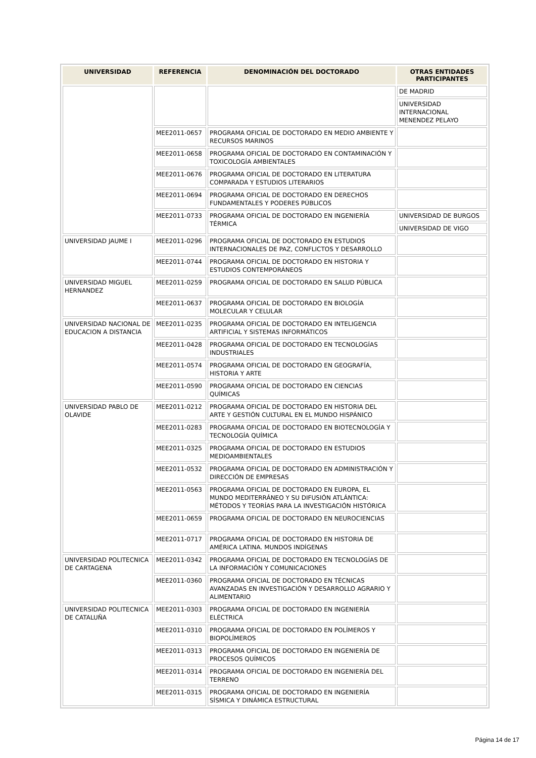| UNIVERSIDAD | REFERENCIA | DENOMINACIÓN DEL DOCTORADO | OTRAS ENTIDADES PARTICIPANTES |
| --- | --- | --- | --- |
| | | | DE MADRID |
| | | | UNIVERSIDAD INTERNACIONAL MENENDEZ PELAYO |
| | MEE2011-0657 | PROGRAMA OFICIAL DE DOCTORADO EN MEDIO AMBIENTE Y RECURSOS MARINOS | |
| | MEE2011-0658 | PROGRAMA OFICIAL DE DOCTORADO EN CONTAMINACIÓN Y TOXICOLOGÍA AMBIENTALES | |
| | MEE2011-0676 | PROGRAMA OFICIAL DE DOCTORADO EN LITERATURA COMPARADA Y ESTUDIOS LITERARIOS | |
| | MEE2011-0694 | PROGRAMA OFICIAL DE DOCTORADO EN DERECHOS FUNDAMENTALES Y PODERES PÚBLICOS | |
| | MEE2011-0733 | PROGRAMA OFICIAL DE DOCTORADO EN INGENIERÍA TÉRMICA | UNIVERSIDAD DE BURGOS |
| | | | UNIVERSIDAD DE VIGO |
| UNIVERSIDAD JAUME I | MEE2011-0296 | PROGRAMA OFICIAL DE DOCTORADO EN ESTUDIOS INTERNACIONALES DE PAZ, CONFLICTOS Y DESARROLLO | |
| | MEE2011-0744 | PROGRAMA OFICIAL DE DOCTORADO EN HISTORIA Y ESTUDIOS CONTEMPORÁNEOS | |
| UNIVERSIDAD MIGUEL HERNANDEZ | MEE2011-0259 | PROGRAMA OFICIAL DE DOCTORADO EN SALUD PÚBLICA | |
| | MEE2011-0637 | PROGRAMA OFICIAL DE DOCTORADO EN BIOLOGÍA MOLECULAR Y CELULAR | |
| UNIVERSIDAD NACIONAL DE EDUCACION A DISTANCIA | MEE2011-0235 | PROGRAMA OFICIAL DE DOCTORADO EN INTELIGENCIA ARTIFICIAL Y SISTEMAS INFORMÁTICOS | |
| | MEE2011-0428 | PROGRAMA OFICIAL DE DOCTORADO EN TECNOLOGÍAS INDUSTRIALES | |
| | MEE2011-0574 | PROGRAMA OFICIAL DE DOCTORADO EN GEOGRAFÍA, HISTORIA Y ARTE | |
| | MEE2011-0590 | PROGRAMA OFICIAL DE DOCTORADO EN CIENCIAS QUÍMICAS | |
| UNIVERSIDAD PABLO DE OLAVIDE | MEE2011-0212 | PROGRAMA OFICIAL DE DOCTORADO EN HISTORIA DEL ARTE Y GESTIÓN CULTURAL EN EL MUNDO HISPÁNICO | |
| | MEE2011-0283 | PROGRAMA OFICIAL DE DOCTORADO EN BIOTECNOLOGÍA Y TECNOLOGÍA QUÍMICA | |
| | MEE2011-0325 | PROGRAMA OFICIAL DE DOCTORADO EN ESTUDIOS MEDIOAMBIENTALES | |
| | MEE2011-0532 | PROGRAMA OFICIAL DE DOCTORADO EN ADMINISTRACIÓN Y DIRECCIÓN DE EMPRESAS | |
| | MEE2011-0563 | PROGRAMA OFICIAL DE DOCTORADO EN EUROPA, EL MUNDO MEDITERRÁNEO Y SU DIFUSIÓN ATLÁNTICA: MÉTODOS Y TEORÍAS PARA LA INVESTIGACIÓN HISTÓRICA | |
| | MEE2011-0659 | PROGRAMA OFICIAL DE DOCTORADO EN NEUROCIENCIAS | |
| | MEE2011-0717 | PROGRAMA OFICIAL DE DOCTORADO EN HISTORIA DE AMÉRICA LATINA. MUNDOS INDÍGENAS | |
| UNIVERSIDAD POLITECNICA DE CARTAGENA | MEE2011-0342 | PROGRAMA OFICIAL DE DOCTORADO EN TECNOLOGÍAS DE LA INFORMACIÓN Y COMUNICACIONES | |
| | MEE2011-0360 | PROGRAMA OFICIAL DE DOCTORADO EN TÉCNICAS AVANZADAS EN INVESTIGACIÓN Y DESARROLLO AGRARIO Y ALIMENTARIO | |
| UNIVERSIDAD POLITECNICA DE CATALUÑA | MEE2011-0303 | PROGRAMA OFICIAL DE DOCTORADO EN INGENIERÍA ELÉCTRICA | |
| | MEE2011-0310 | PROGRAMA OFICIAL DE DOCTORADO EN POLÍMEROS Y BIOPOLÍMEROS | |
| | MEE2011-0313 | PROGRAMA OFICIAL DE DOCTORADO EN INGENIERÍA DE PROCESOS QUÍMICOS | |
| | MEE2011-0314 | PROGRAMA OFICIAL DE DOCTORADO EN INGENIERÍA DEL TERRENO | |
| | MEE2011-0315 | PROGRAMA OFICIAL DE DOCTORADO EN INGENIERÍA SÍSMICA Y DINÁMICA ESTRUCTURAL | |
Página 14 de 17